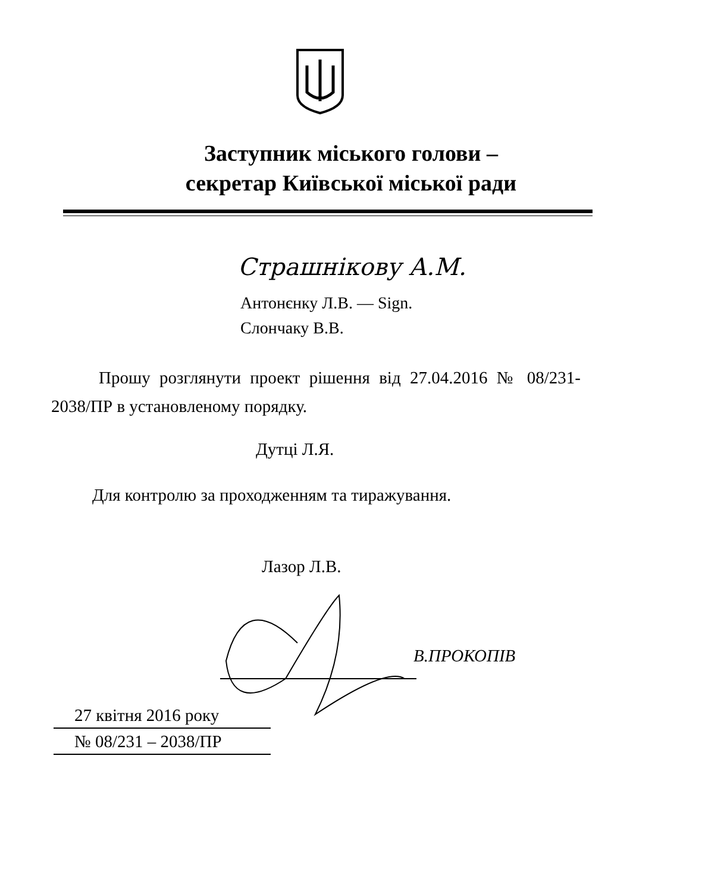Заступник міського голови –
секретар Київської міської ради
Страшнікову А.М.
Антонєнку Л.В. — Sign.
Слончаку В.В.
Прошу розглянути проект рішення від 27.04.2016 № 08/231- 2038/ПР в установленому порядку.
Дутці Л.Я.
Для контролю за проходженням та тиражування.
Лазор Л.В.
В.ПРОКОПІВ
27 квітня 2016 року
№ 08/231 – 2038/ПР